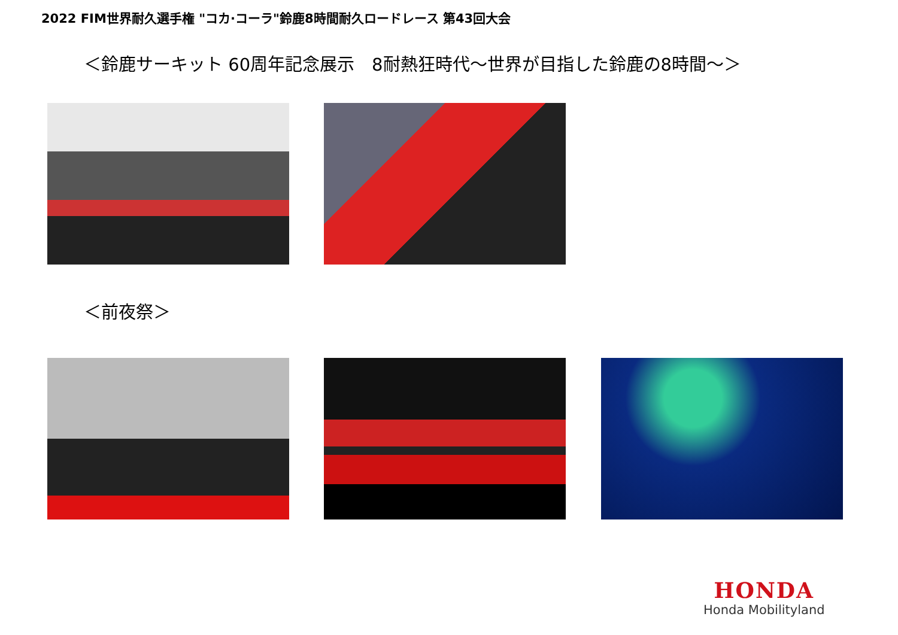2022 FIM世界耐久選手権 "コカ·コーラ"鈴鹿8時間耐久ロードレース 第43回大会
＜鈴鹿サーキット 60周年記念展示　8耐熱狂時代～世界が目指した鈴鹿の8時間～＞
＜前夜祭＞
HONDA
Honda Mobilityland